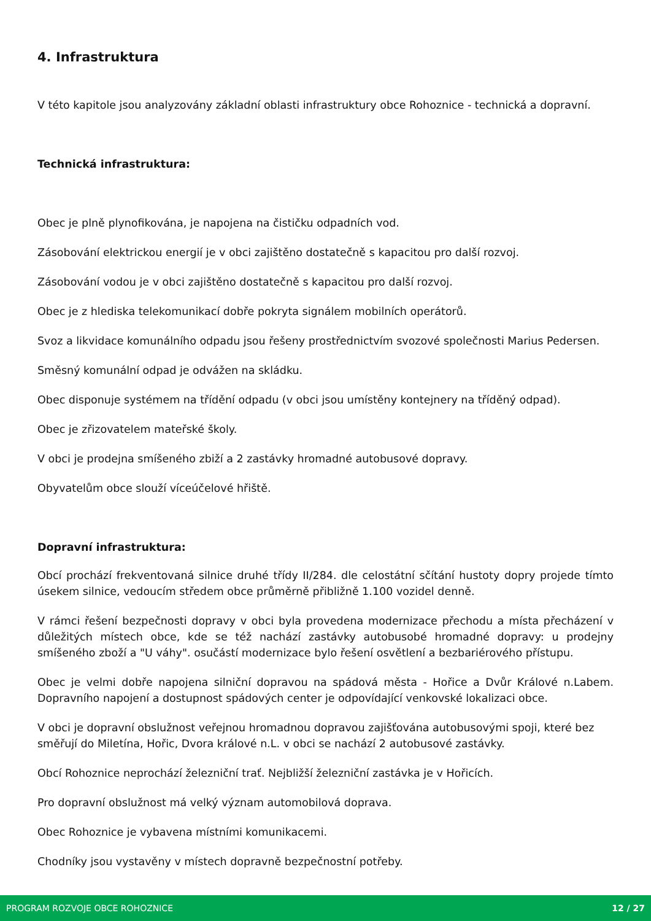4. Infrastruktura
V této kapitole jsou analyzovány základní oblasti infrastruktury obce Rohoznice - technická a dopravní.
Technická infrastruktura:
Obec je plně plynofikována, je napojena na čističku odpadních vod.
Zásobování elektrickou energií je v obci zajištěno dostatečně s kapacitou pro další rozvoj.
Zásobování vodou je v obci zajištěno dostatečně s kapacitou pro další rozvoj.
Obec je z hlediska telekomunikací dobře pokryta signálem mobilních operátorů.
Svoz a likvidace komunálního odpadu jsou řešeny prostřednictvím svozové společnosti Marius Pedersen.
Směsný komunální odpad je odvážen na skládku.
Obec disponuje systémem na třídění odpadu (v obci jsou umístěny kontejnery na tříděný odpad).
Obec je zřizovatelem mateřské školy.
V obci je prodejna smíšeného zbiží a 2 zastávky hromadné autobusové dopravy.
Obyvatelům obce slouží víceúčelové hřiště.
Dopravní infrastruktura:
Obcí prochází frekventovaná silnice druhé třídy II/284. dle celostátní sčítání hustoty dopry projede tímto úsekem silnice, vedoucím středem obce průměrně přibližně 1.100 vozidel denně.
V rámci řešení bezpečnosti dopravy v obci byla provedena modernizace přechodu a místa přecházení v důležitých místech obce, kde se též nachází zastávky autobusobé hromadné dopravy: u prodejny smíšeného zboží a "U váhy". osučástí modernizace bylo řešení osvětlení a bezbariérového přístupu.
Obec je velmi dobře napojena silniční dopravou na spádová města - Hořice a Dvůr Králové n.Labem. Dopravního napojení a dostupnost spádových center je odpovídající venkovské lokalizaci obce.
V obci je dopravní obslužnost veřejnou hromadnou dopravou zajišťována autobusovými spoji, které bez směřují do Miletína, Hořic, Dvora králové n.L. v obci se nachází 2 autobusové zastávky.
Obcí Rohoznice neprochází železniční trať. Nejbližší železniční zastávka je v Hořicích.
Pro dopravní obslužnost má velký význam automobilová doprava.
Obec Rohoznice je vybavena místními komunikacemi.
Chodníky jsou vystavěny v místech dopravně bezpečnostní potřeby.
PROGRAM ROZVOJE OBCE ROHOZNICE 12 / 27